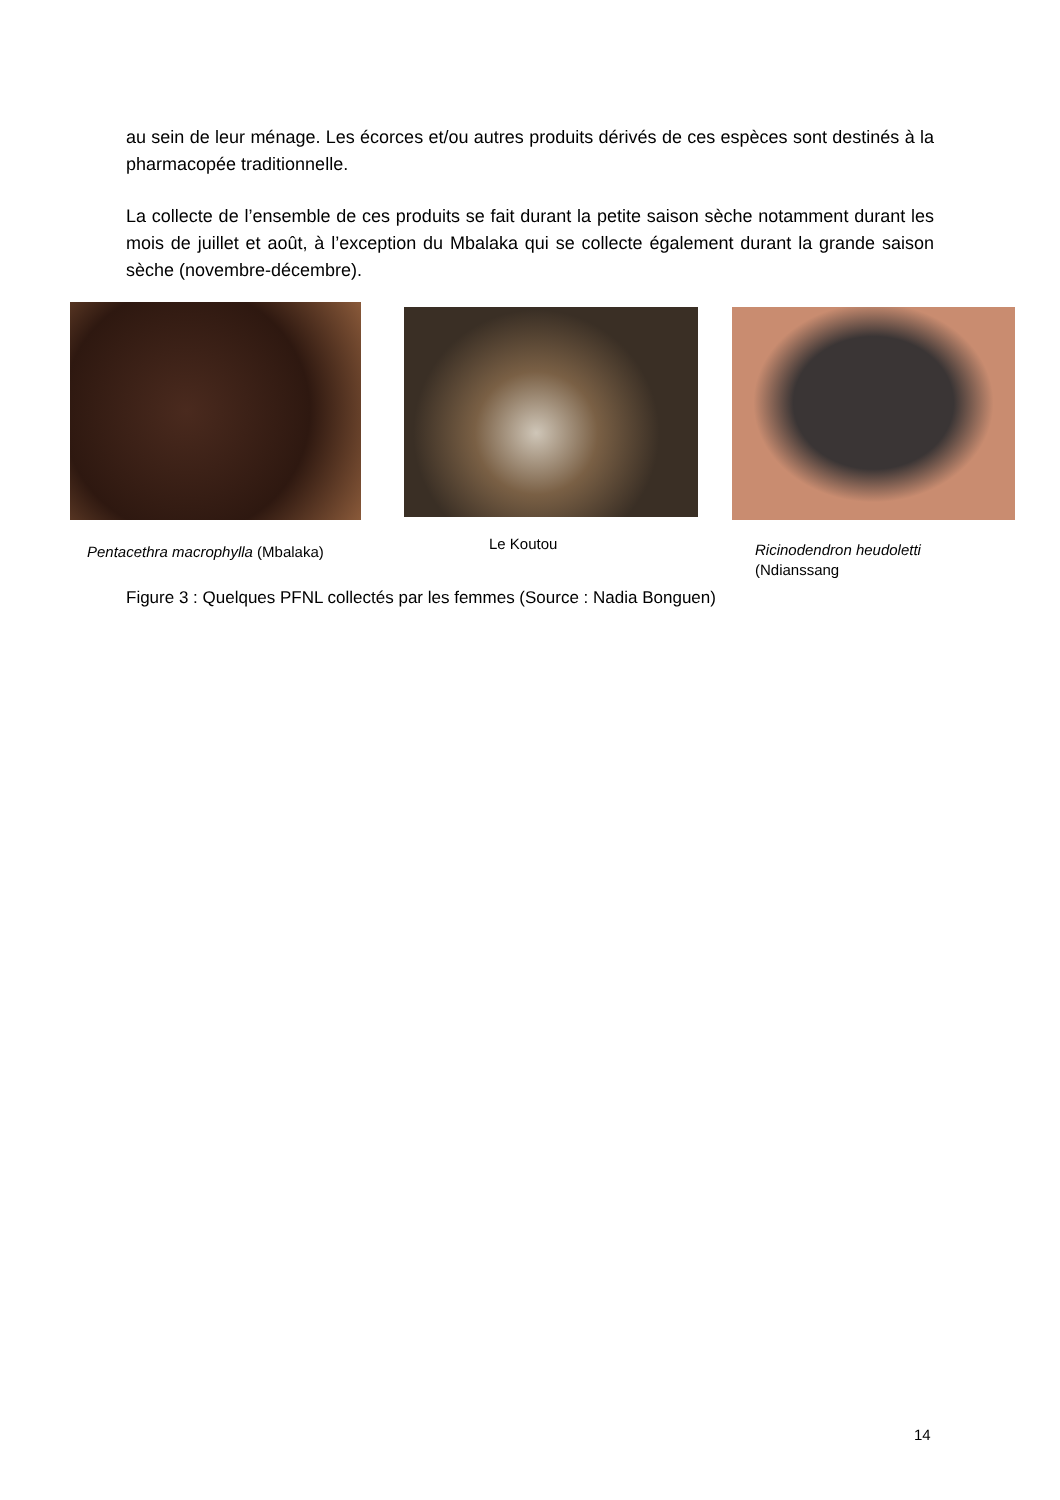au sein de leur ménage. Les écorces et/ou autres produits dérivés de ces espèces sont destinés à la pharmacopée traditionnelle.
La collecte de l’ensemble de ces produits se fait durant la petite saison sèche notamment durant les mois de juillet et août, à l’exception du Mbalaka qui se collecte également durant la grande saison sèche (novembre-décembre).
Pentacethra macrophylla (Mbalaka)
Le Koutou
Ricinodendron heudoletti
(Ndianssang
Figure 3 : Quelques PFNL collectés par les femmes (Source : Nadia Bonguen)
14